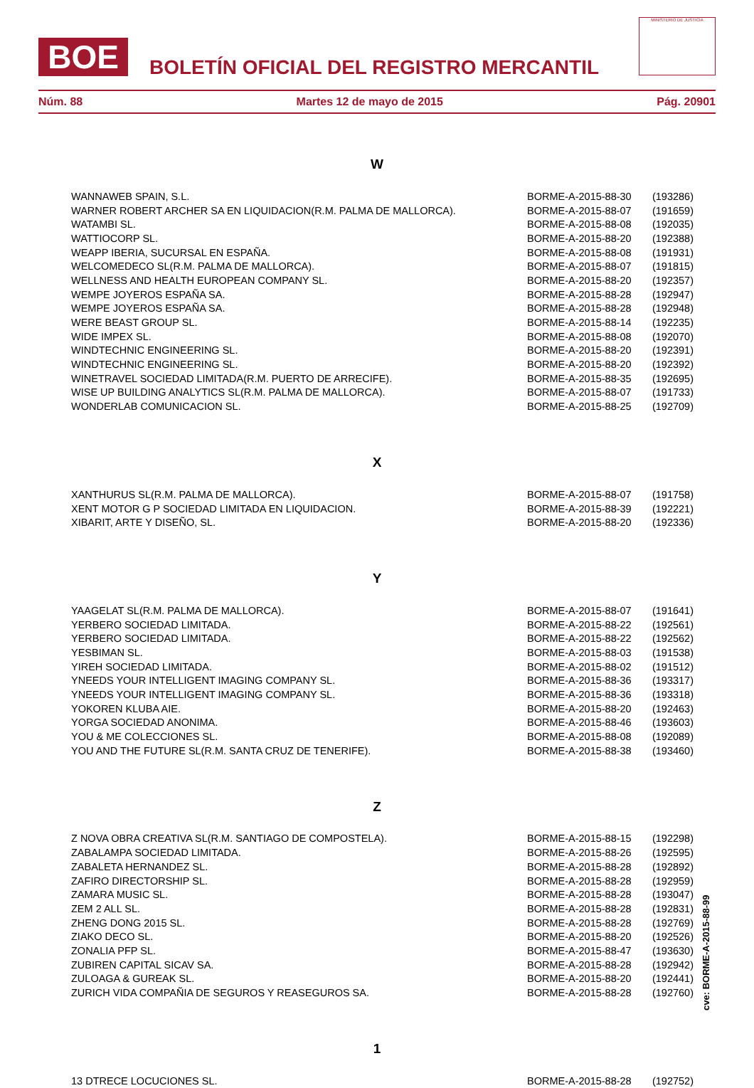BOE
BOLETÍN OFICIAL DEL REGISTRO MERCANTIL
MINISTERIO DE JUSTICIA
Núm. 88 Martes 12 de mayo de 2015 Pág. 20901
W
| WANNAWEB SPAIN, S.L. | BORME-A-2015-88-30 | (193286) |
| WARNER ROBERT ARCHER SA EN LIQUIDACION(R.M. PALMA DE MALLORCA). | BORME-A-2015-88-07 | (191659) |
| WATAMBI SL. | BORME-A-2015-88-08 | (192035) |
| WATTIOCORP SL. | BORME-A-2015-88-20 | (192388) |
| WEAPP IBERIA, SUCURSAL EN ESPAÑA. | BORME-A-2015-88-08 | (191931) |
| WELCOMEDECO SL(R.M. PALMA DE MALLORCA). | BORME-A-2015-88-07 | (191815) |
| WELLNESS AND HEALTH EUROPEAN COMPANY SL. | BORME-A-2015-88-20 | (192357) |
| WEMPE JOYEROS ESPAÑA SA. | BORME-A-2015-88-28 | (192947) |
| WEMPE JOYEROS ESPAÑA SA. | BORME-A-2015-88-28 | (192948) |
| WERE BEAST GROUP SL. | BORME-A-2015-88-14 | (192235) |
| WIDE IMPEX SL. | BORME-A-2015-88-08 | (192070) |
| WINDTECHNIC ENGINEERING SL. | BORME-A-2015-88-20 | (192391) |
| WINDTECHNIC ENGINEERING SL. | BORME-A-2015-88-20 | (192392) |
| WINETRAVEL SOCIEDAD LIMITADA(R.M. PUERTO DE ARRECIFE). | BORME-A-2015-88-35 | (192695) |
| WISE UP BUILDING ANALYTICS SL(R.M. PALMA DE MALLORCA). | BORME-A-2015-88-07 | (191733) |
| WONDERLAB COMUNICACION SL. | BORME-A-2015-88-25 | (192709) |
X
| XANTHURUS SL(R.M. PALMA DE MALLORCA). | BORME-A-2015-88-07 | (191758) |
| XENT MOTOR G P SOCIEDAD LIMITADA EN LIQUIDACION. | BORME-A-2015-88-39 | (192221) |
| XIBARIT, ARTE Y DISEÑO, SL. | BORME-A-2015-88-20 | (192336) |
Y
| YAAGELAT SL(R.M. PALMA DE MALLORCA). | BORME-A-2015-88-07 | (191641) |
| YERBERO SOCIEDAD LIMITADA. | BORME-A-2015-88-22 | (192561) |
| YERBERO SOCIEDAD LIMITADA. | BORME-A-2015-88-22 | (192562) |
| YESBIMAN SL. | BORME-A-2015-88-03 | (191538) |
| YIREH SOCIEDAD LIMITADA. | BORME-A-2015-88-02 | (191512) |
| YNEEDS YOUR INTELLIGENT IMAGING COMPANY SL. | BORME-A-2015-88-36 | (193317) |
| YNEEDS YOUR INTELLIGENT IMAGING COMPANY SL. | BORME-A-2015-88-36 | (193318) |
| YOKOREN KLUBA AIE. | BORME-A-2015-88-20 | (192463) |
| YORGA SOCIEDAD ANONIMA. | BORME-A-2015-88-46 | (193603) |
| YOU & ME COLECCIONES SL. | BORME-A-2015-88-08 | (192089) |
| YOU AND THE FUTURE SL(R.M. SANTA CRUZ DE TENERIFE). | BORME-A-2015-88-38 | (193460) |
Z
| Z NOVA OBRA CREATIVA SL(R.M. SANTIAGO DE COMPOSTELA). | BORME-A-2015-88-15 | (192298) |
| ZABALAMPA SOCIEDAD LIMITADA. | BORME-A-2015-88-26 | (192595) |
| ZABALETA HERNANDEZ SL. | BORME-A-2015-88-28 | (192892) |
| ZAFIRO DIRECTORSHIP SL. | BORME-A-2015-88-28 | (192959) |
| ZAMARA MUSIC SL. | BORME-A-2015-88-28 | (193047) |
| ZEM 2 ALL SL. | BORME-A-2015-88-28 | (192831) |
| ZHENG DONG 2015 SL. | BORME-A-2015-88-28 | (192769) |
| ZIAKO DECO SL. | BORME-A-2015-88-20 | (192526) |
| ZONALIA PFP SL. | BORME-A-2015-88-47 | (193630) |
| ZUBIREN CAPITAL SICAV SA. | BORME-A-2015-88-28 | (192942) |
| ZULOAGA & GUREAK SL. | BORME-A-2015-88-20 | (192441) |
| ZURICH VIDA COMPAÑIA DE SEGUROS Y REASEGUROS SA. | BORME-A-2015-88-28 | (192760) |
1
| 13 DTRECE LOCUCIONES SL. | BORME-A-2015-88-28 | (192752) |
cve: BORME-A-2015-88-99